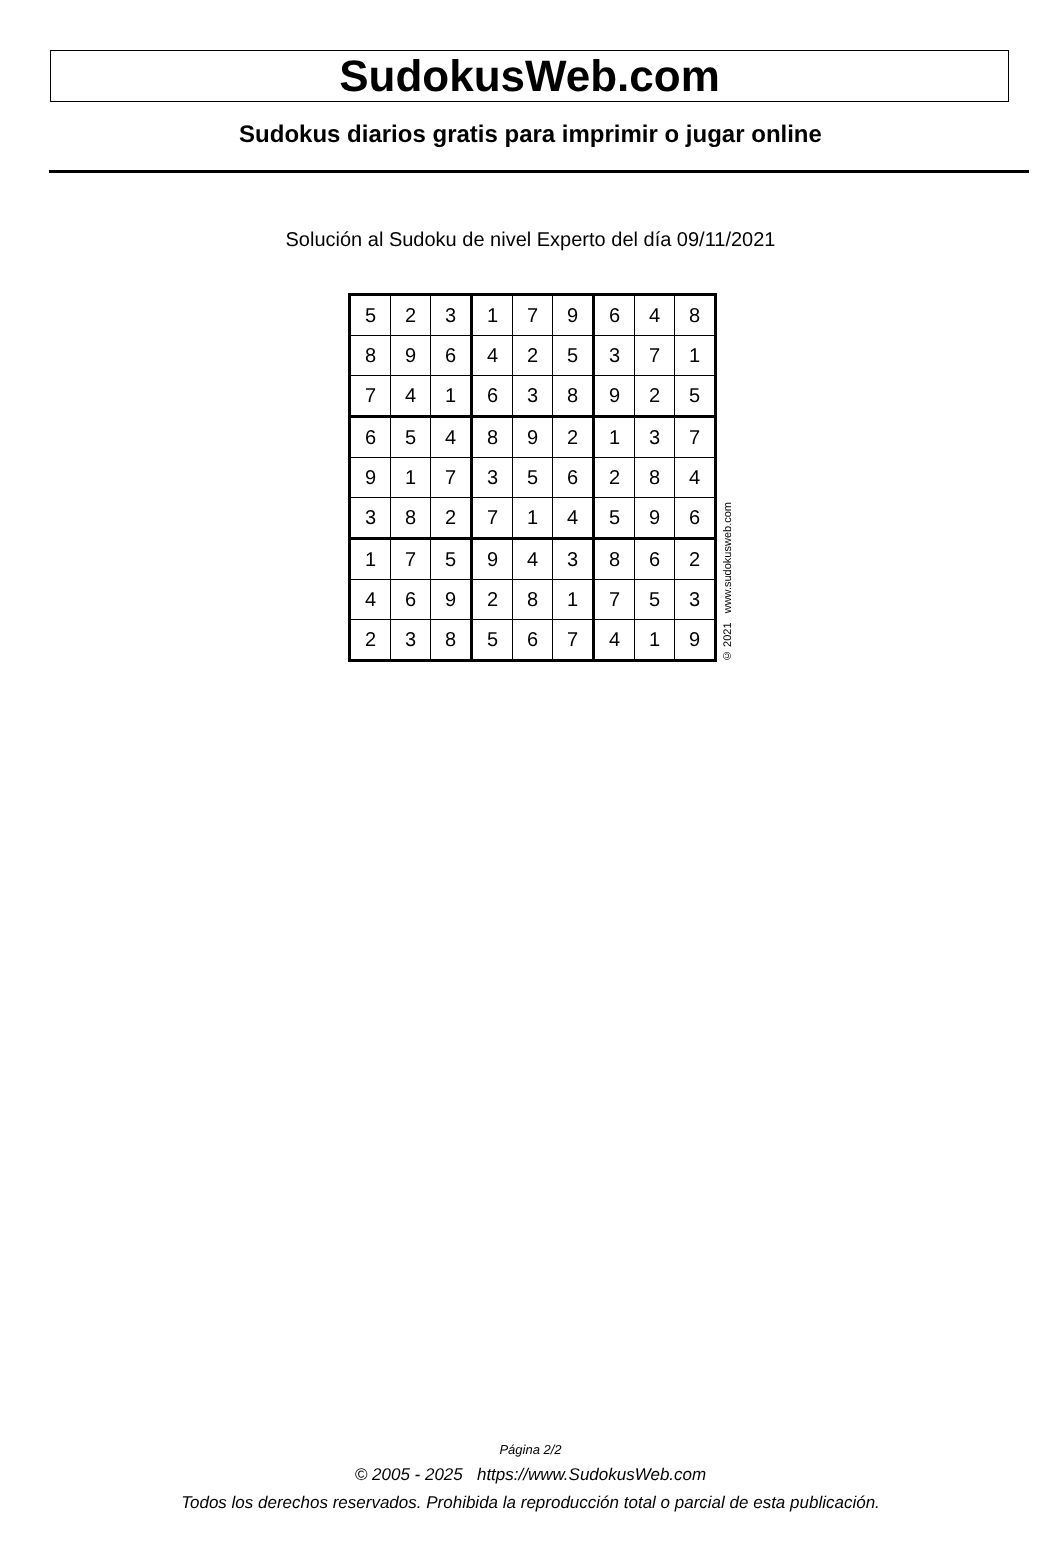SudokusWeb.com
Sudokus diarios gratis para imprimir o jugar online
Solución al Sudoku de nivel Experto del día 09/11/2021
| 5 | 2 | 3 | 1 | 7 | 9 | 6 | 4 | 8 |
| 8 | 9 | 6 | 4 | 2 | 5 | 3 | 7 | 1 |
| 7 | 4 | 1 | 6 | 3 | 8 | 9 | 2 | 5 |
| 6 | 5 | 4 | 8 | 9 | 2 | 1 | 3 | 7 |
| 9 | 1 | 7 | 3 | 5 | 6 | 2 | 8 | 4 |
| 3 | 8 | 2 | 7 | 1 | 4 | 5 | 9 | 6 |
| 1 | 7 | 5 | 9 | 4 | 3 | 8 | 6 | 2 |
| 4 | 6 | 9 | 2 | 8 | 1 | 7 | 5 | 3 |
| 2 | 3 | 8 | 5 | 6 | 7 | 4 | 1 | 9 |
© 2021 www.sudokusweb.com
Página 2/2
© 2005 - 2025 https://www.SudokusWeb.com
Todos los derechos reservados. Prohibida la reproducción total o parcial de esta publicación.